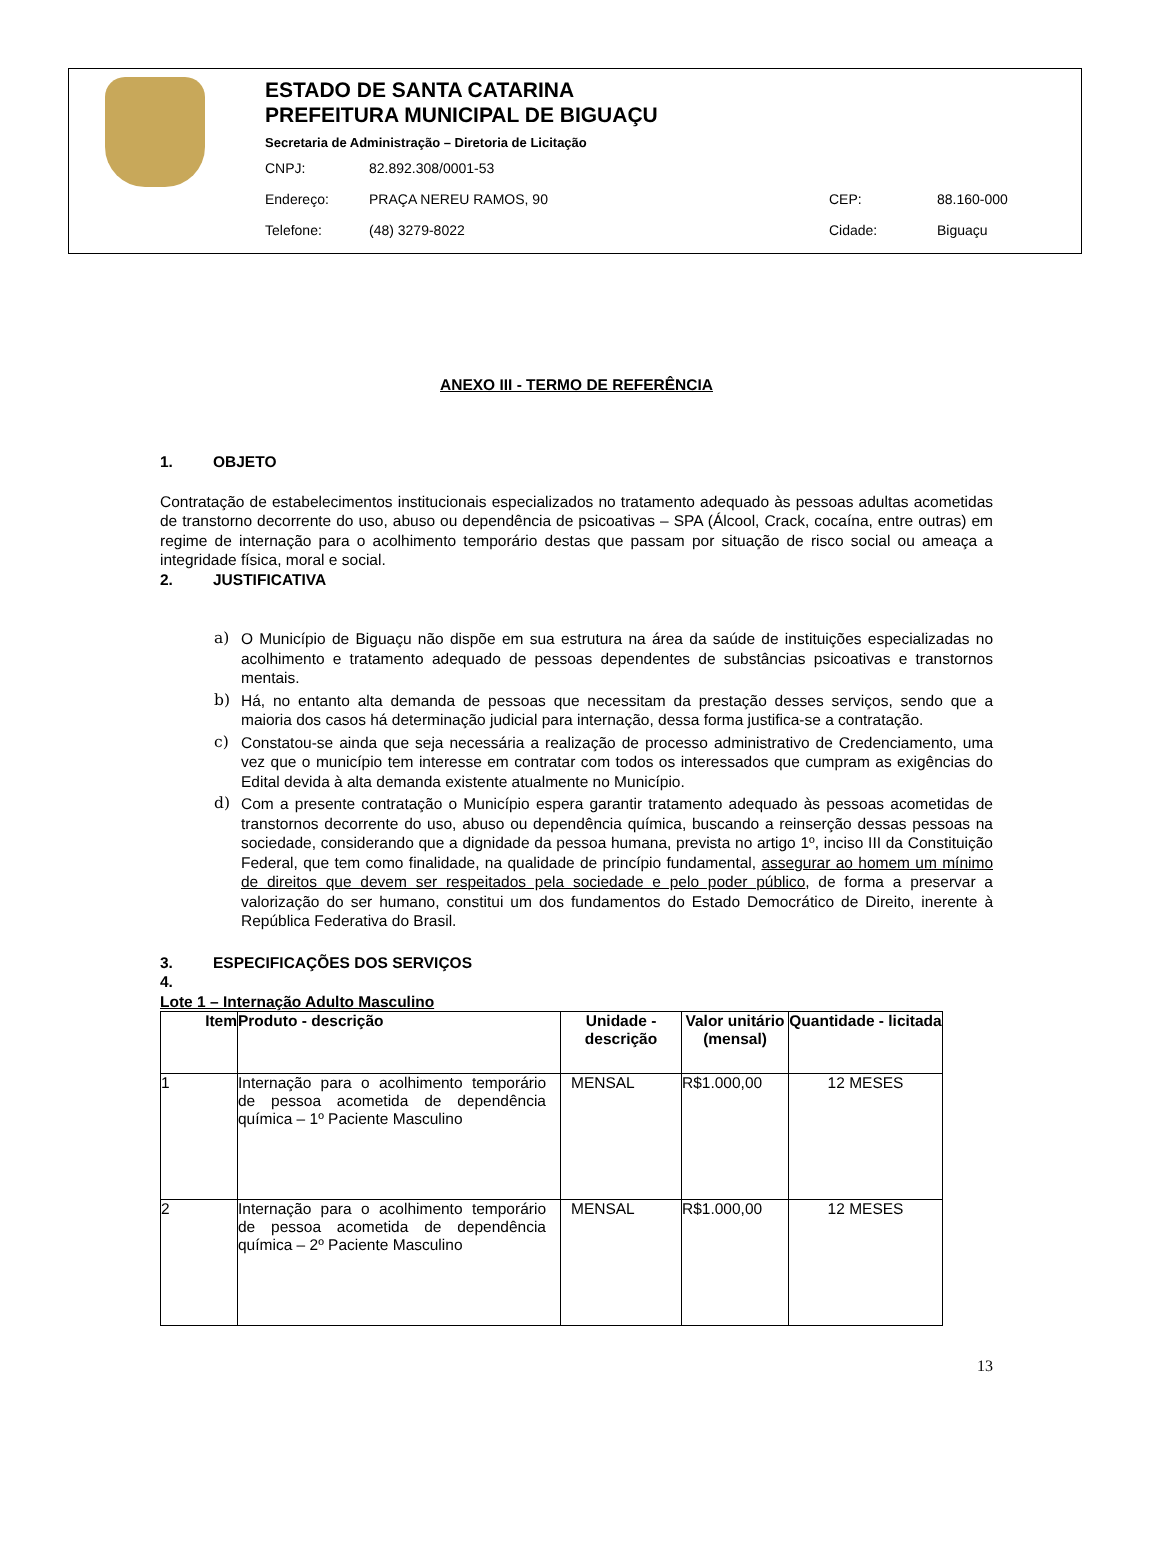ESTADO DE SANTA CATARINA
PREFEITURA MUNICIPAL DE BIGUAÇU
Secretaria de Administração – Diretoria de Licitação
CNPJ: 82.892.308/0001-53
Endereço: PRAÇA NEREU RAMOS, 90 CEP: 88.160-000
Telefone: (48) 3279-8022 Cidade: Biguaçu
ANEXO III - TERMO DE REFERÊNCIA
1. OBJETO
Contratação de estabelecimentos institucionais especializados no tratamento adequado às pessoas adultas acometidas de transtorno decorrente do uso, abuso ou dependência de psicoativas – SPA (Álcool, Crack, cocaína, entre outras) em regime de internação para o acolhimento temporário destas que passam por situação de risco social ou ameaça a integridade física, moral e social.
2. JUSTIFICATIVA
a) O Município de Biguaçu não dispõe em sua estrutura na área da saúde de instituições especializadas no acolhimento e tratamento adequado de pessoas dependentes de substâncias psicoativas e transtornos mentais.
b) Há, no entanto alta demanda de pessoas que necessitam da prestação desses serviços, sendo que a maioria dos casos há determinação judicial para internação, dessa forma justifica-se a contratação.
c) Constatou-se ainda que seja necessária a realização de processo administrativo de Credenciamento, uma vez que o município tem interesse em contratar com todos os interessados que cumpram as exigências do Edital devida à alta demanda existente atualmente no Município.
d) Com a presente contratação o Município espera garantir tratamento adequado às pessoas acometidas de transtornos decorrente do uso, abuso ou dependência química, buscando a reinserção dessas pessoas na sociedade, considerando que a dignidade da pessoa humana, prevista no artigo 1º, inciso III da Constituição Federal, que tem como finalidade, na qualidade de princípio fundamental, assegurar ao homem um mínimo de direitos que devem ser respeitados pela sociedade e pelo poder público, de forma a preservar a valorização do ser humano, constitui um dos fundamentos do Estado Democrático de Direito, inerente à República Federativa do Brasil.
3. ESPECIFICAÇÕES DOS SERVIÇOS
4.
Lote 1 – Internação Adulto Masculino
| Item | Produto - descrição | Unidade - descrição | Valor unitário (mensal) | Quantidade - licitada |
| --- | --- | --- | --- | --- |
| 1 | Internação para o acolhimento temporário de pessoa acometida de dependência química – 1º Paciente Masculino | MENSAL | R$1.000,00 | 12 MESES |
| 2 | Internação para o acolhimento temporário de pessoa acometida de dependência química – 2º Paciente Masculino | MENSAL | R$1.000,00 | 12 MESES |
13